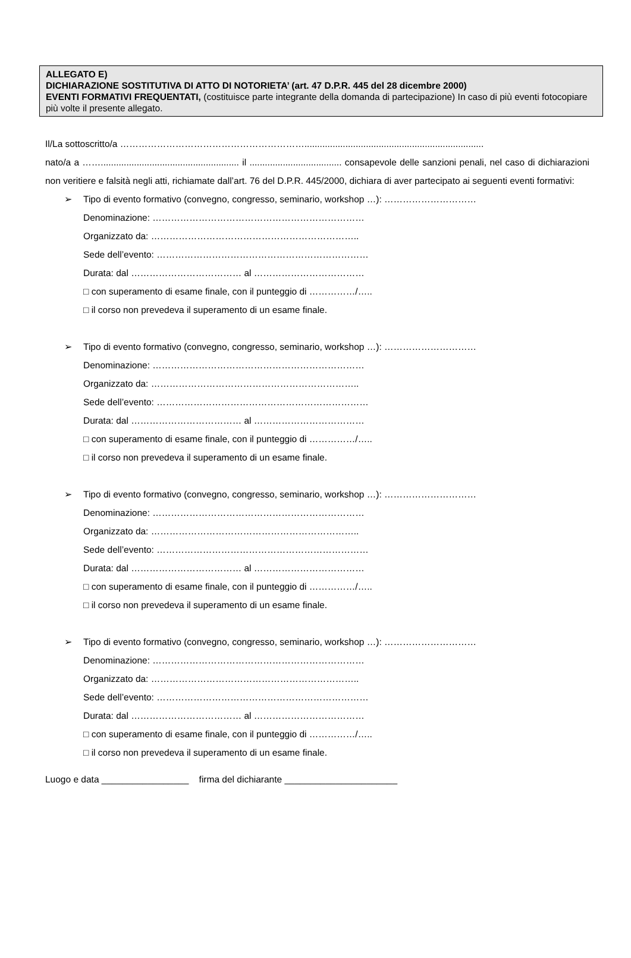ALLEGATO E)
DICHIARAZIONE SOSTITUTIVA DI ATTO DI NOTORIETA’ (art. 47 D.P.R. 445 del 28 dicembre 2000)
EVENTI FORMATIVI FREQUENTATI, (costituisce parte integrante della domanda di partecipazione) In caso di più eventi fotocopiare più volte il presente allegato.
Il/La sottoscritto/a ……………………………………………………......................................................................
nato/a a ……...................................................... il .................................... consapevole delle sanzioni penali, nel caso di dichiarazioni non veritiere e falsità negli atti, richiamate dall’art. 76 del D.P.R. 445/2000, dichiara di aver partecipato ai seguenti eventi formativi:
➢
Tipo di evento formativo (convegno, congresso, seminario, workshop …): …………………………
Denominazione: ……………………………………………………………
Organizzato da: …………………………………………………………..
Sede dell’evento: ……………………………………………………………
Durata: dal ……………………………… al ………………………………
□ con superamento di esame finale, con il punteggio di ……………/…..
□ il corso non prevedeva il superamento di un esame finale.
➢
Tipo di evento formativo (convegno, congresso, seminario, workshop …): …………………………
Denominazione: ……………………………………………………………
Organizzato da: …………………………………………………………..
Sede dell’evento: ……………………………………………………………
Durata: dal ……………………………… al ………………………………
□ con superamento di esame finale, con il punteggio di ……………/…..
□ il corso non prevedeva il superamento di un esame finale.
➢
Tipo di evento formativo (convegno, congresso, seminario, workshop …): …………………………
Denominazione: ……………………………………………………………
Organizzato da: …………………………………………………………..
Sede dell’evento: ……………………………………………………………
Durata: dal ……………………………… al ………………………………
□ con superamento di esame finale, con il punteggio di ……………/…..
□ il corso non prevedeva il superamento di un esame finale.
➢
Tipo di evento formativo (convegno, congresso, seminario, workshop …): …………………………
Denominazione: ……………………………………………………………
Organizzato da: …………………………………………………………..
Sede dell’evento: ……………………………………………………………
Durata: dal ……………………………… al ………………………………
□ con superamento di esame finale, con il punteggio di ……………/…..
□ il corso non prevedeva il superamento di un esame finale.
Luogo e data _________________ firma del dichiarante ______________________